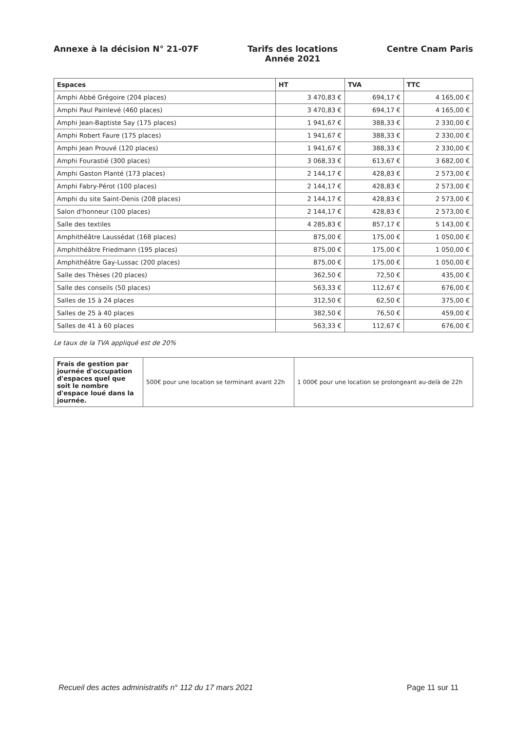Annexe à la décision N° 21-07F Tarifs des locations
Année 2021
Centre Cnam Paris
| Espaces | HT | TVA | TTC |
| --- | --- | --- | --- |
| Amphi Abbé Grégoire (204 places) | 3 470,83 € | 694,17 € | 4 165,00 € |
| Amphi Paul Painlevé (460 places) | 3 470,83 € | 694,17 € | 4 165,00 € |
| Amphi Jean-Baptiste Say (175 places) | 1 941,67 € | 388,33 € | 2 330,00 € |
| Amphi Robert Faure (175 places) | 1 941,67 € | 388,33 € | 2 330,00 € |
| Amphi Jean Prouvé (120 places) | 1 941,67 € | 388,33 € | 2 330,00 € |
| Amphi Fourastié (300 places) | 3 068,33 € | 613,67 € | 3 682,00 € |
| Amphi Gaston Planté (173 places) | 2 144,17 € | 428,83 € | 2 573,00 € |
| Amphi Fabry-Pérot (100 places) | 2 144,17 € | 428,83 € | 2 573,00 € |
| Amphi du site Saint-Denis (208 places) | 2 144,17 € | 428,83 € | 2 573,00 € |
| Salon d'honneur (100 places) | 2 144,17 € | 428,83 € | 2 573,00 € |
| Salle des textiles | 4 285,83 € | 857,17 € | 5 143,00 € |
| Amphithéâtre Laussédat (168 places) | 875,00 € | 175,00 € | 1 050,00 € |
| Amphithéâtre Friedmann (195 places) | 875,00 € | 175,00 € | 1 050,00 € |
| Amphithéâtre Gay-Lussac (200 places) | 875,00 € | 175,00 € | 1 050,00 € |
| Salle des Thèses (20 places) | 362,50 € | 72,50 € | 435,00 € |
| Salle des conseils (50 places) | 563,33 € | 112,67 € | 676,00 € |
| Salles de 15 à 24 places | 312,50 € | 62,50 € | 375,00 € |
| Salles de 25 à 40 places | 382,50 € | 76,50 € | 459,00 € |
| Salles de 41 à 60 places | 563,33 € | 112,67 € | 676,00 € |
Le taux de la TVA appliqué est de 20%
| Frais de gestion par journée d'occupation d'espaces quel que soit le nombre d'espace loué dans la journée. | 500€ pour une location se terminant avant 22h | 1 000€ pour une location se prolongeant au-delà de 22h |
Recueil des actes administratifs n° 112 du 17 mars 2021 Page 11 sur 11